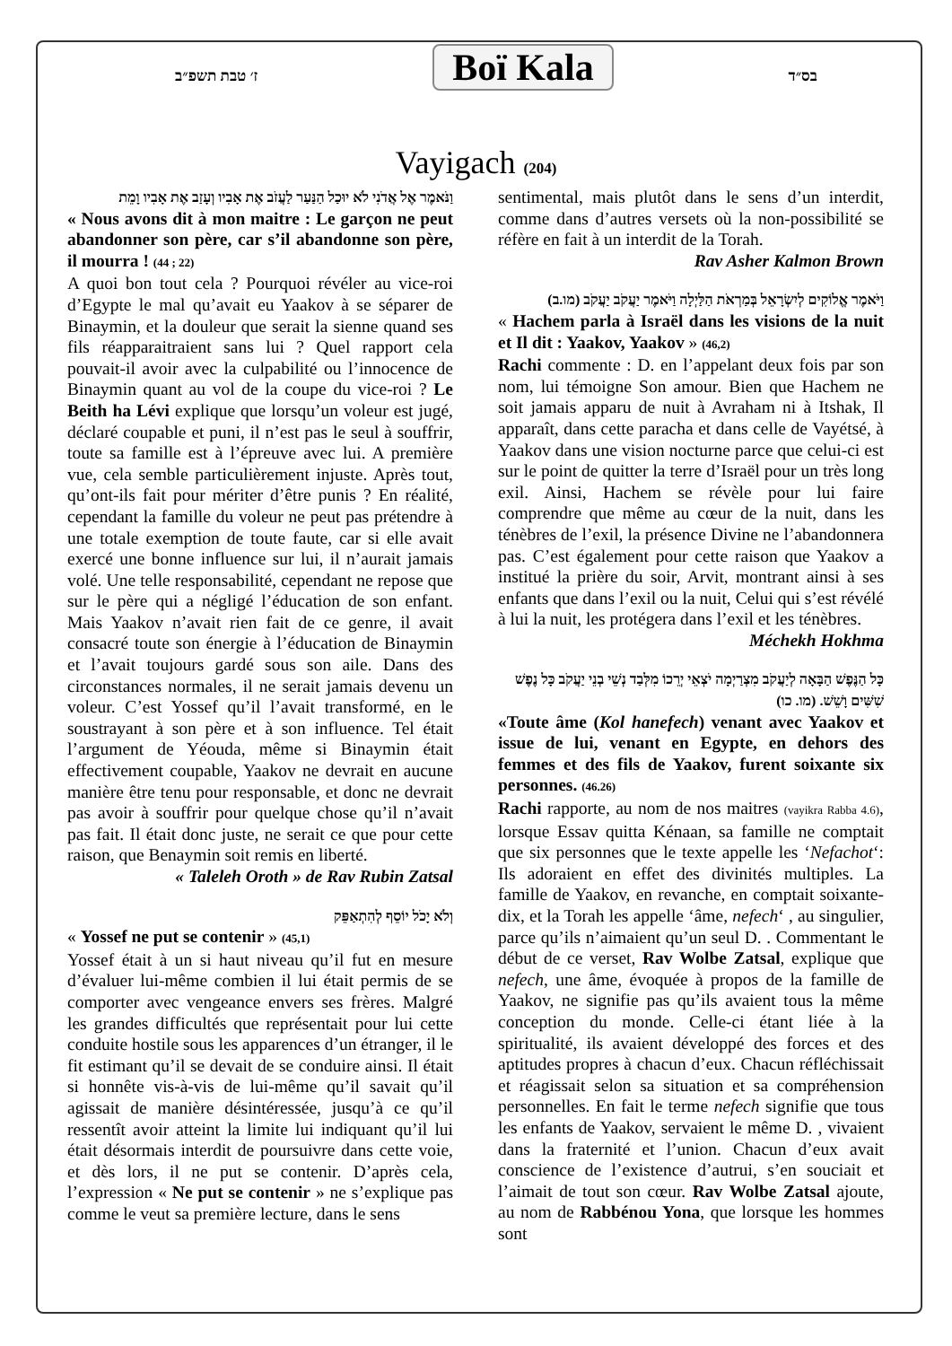ז׳ טבת תשפ״ב Boï Kala בס״ד
Vayigach (204)
וַנֹּאמֶר אֶל אֲדֹנִי לֹא יוּכַל הַנַּעַר לַעֲזֹב אֶת אָבִיו וְעָזַב אֶת אָבִיו וָמֵת
« Nous avons dit à mon maitre : Le garçon ne peut abandonner son père, car s’il abandonne son père, il mourra ! (44 ; 22)
A quoi bon tout cela ? Pourquoi révéler au vice-roi d’Egypte le mal qu’avait eu Yaakov à se séparer de Binaymin, et la douleur que serait la sienne quand ses fils réapparaitraient sans lui ? Quel rapport cela pouvait-il avoir avec la culpabilité ou l’innocence de Binaymin quant au vol de la coupe du vice-roi ? Le Beith ha Lévi explique que lorsqu’un voleur est jugé, déclaré coupable et puni, il n’est pas le seul à souffrir, toute sa famille est à l’épreuve avec lui. A première vue, cela semble particulièrement injuste. Après tout, qu’ont-ils fait pour mériter d’être punis ? En réalité, cependant la famille du voleur ne peut pas prétendre à une totale exemption de toute faute, car si elle avait exercé une bonne influence sur lui, il n’aurait jamais volé. Une telle responsabilité, cependant ne repose que sur le père qui a négligé l’éducation de son enfant. Mais Yaakov n’avait rien fait de ce genre, il avait consacré toute son énergie à l’éducation de Binaymin et l’avait toujours gardé sous son aile. Dans des circonstances normales, il ne serait jamais devenu un voleur. C’est Yossef qu’il l’avait transformé, en le soustrayant à son père et à son influence. Tel était l’argument de Yéouda, même si Binaymin était effectivement coupable, Yaakov ne devrait en aucune manière être tenu pour responsable, et donc ne devrait pas avoir à souffrir pour quelque chose qu’il n’avait pas fait. Il était donc juste, ne serait ce que pour cette raison, que Benaymin soit remis en liberté.
« Taleleh Oroth » de Rav Rubin Zatsal
וְלֹא יָכֹל יוֹסֵף לְהִתְאַפֵּק
« Yossef ne put se contenir » (45,1)
Yossef était à un si haut niveau qu’il fut en mesure d’évaluer lui-même combien il lui était permis de se comporter avec vengeance envers ses frères. Malgré les grandes difficultés que représentait pour lui cette conduite hostile sous les apparences d’un étranger, il le fit estimant qu’il se devait de se conduire ainsi. Il était si honnête vis-à-vis de lui-même qu’il savait qu’il agissait de manière désintéressée, jusqu’à ce qu’il ressentît avoir atteint la limite lui indiquant qu’il lui était désormais interdit de poursuivre dans cette voie, et dès lors, il ne put se contenir. D’après cela, l’expression « Ne put se contenir » ne s’explique pas comme le veut sa première lecture, dans le sens
sentimental, mais plutôt dans le sens d’un interdit, comme dans d’autres versets où la non-possibilité se réfère en fait à un interdit de la Torah.
Rav Asher Kalmon Brown
וַיֹּאמֶר אֱלוֹקִים לְיִשְׂרָאֵל בְּמַרְאֹת הַלַּיְלָה וַיֹּאמֶר יַעֲקֹב יַעֲקֹב (מו.ב)
« Hachem parla à Israël dans les visions de la nuit et Il dit : Yaakov, Yaakov » (46,2)
Rachi commente : D. en l’appelant deux fois par son nom, lui témoigne Son amour. Bien que Hachem ne soit jamais apparu de nuit à Avraham ni à Itshak, Il apparaît, dans cette paracha et dans celle de Vayétsé, à Yaakov dans une vision nocturne parce que celui-ci est sur le point de quitter la terre d’Israël pour un très long exil. Ainsi, Hachem se révèle pour lui faire comprendre que même au cœur de la nuit, dans les ténèbres de l’exil, la présence Divine ne l’abandonnera pas. C’est également pour cette raison que Yaakov a institué la prière du soir, Arvit, montrant ainsi à ses enfants que dans l’exil ou la nuit, Celui qui s’est révélé à lui la nuit, les protégera dans l’exil et les ténèbres. Méchekh Hokhma
כָּל הַנֶּפֶשׁ הַבָּאָה לְיַעֲקֹב מִצְרַיְמָה יֹצְאֵי יְרֵכוֹ מִלְּבַד נְשֵׁי בְנֵי יַעֲקֹב כָּל נֶפֶשׁ שִׁשִּׁים וָשֵׁשׁ. (מו. כו)
«Toute âme (Kol hanefech) venant avec Yaakov et issue de lui, venant en Egypte, en dehors des femmes et des fils de Yaakov, furent soixante six personnes. (46.26)
Rachi rapporte, au nom de nos maitres (vayikra Rabba 4.6), lorsque Essav quitta Kénaan, sa famille ne comptait que six personnes que le texte appelle les ‘Nefachot‘: Ils adoraient en effet des divinités multiples. La famille de Yaakov, en revanche, en comptait soixante-dix, et la Torah les appelle ‘âme, nefech‘ , au singulier, parce qu’ils n’aimaient qu’un seul D. . Commentant le début de ce verset, Rav Wolbe Zatsal, explique que nefech, une âme, évoquée à propos de la famille de Yaakov, ne signifie pas qu’ils avaient tous la même conception du monde. Celle-ci étant liée à la spiritualité, ils avaient développé des forces et des aptitudes propres à chacun d’eux. Chacun réfléchissait et réagissait selon sa situation et sa compréhension personnelles. En fait le terme nefech signifie que tous les enfants de Yaakov, servaient le même D. , vivaient dans la fraternité et l’union. Chacun d’eux avait conscience de l’existence d’autrui, s’en souciait et l’aimait de tout son cœur. Rav Wolbe Zatsal ajoute, au nom de Rabbénou Yona, que lorsque les hommes sont